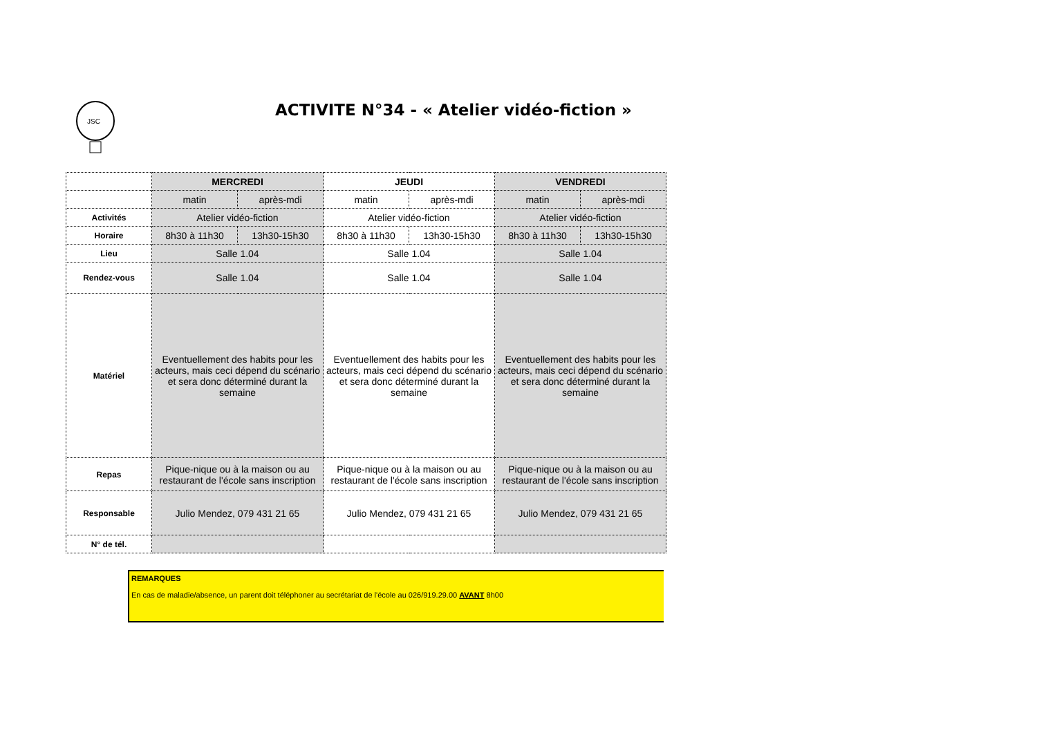JSC
ACTIVITE N°34 - « Atelier vidéo-fiction »
| | MERCREDI | | JEUDI | | VENDREDI | |
| | matin | après-mdi | matin | après-mdi | matin | après-mdi |
| Activités | Atelier vidéo-fiction | | Atelier vidéo-fiction | | Atelier vidéo-fiction | |
| Horaire | 8h30 à 11h30 | 13h30-15h30 | 8h30 à 11h30 | 13h30-15h30 | 8h30 à 11h30 | 13h30-15h30 |
| Lieu | Salle 1.04 | | Salle 1.04 | | Salle 1.04 | |
| Rendez-vous | Salle 1.04 | | Salle 1.04 | | Salle 1.04 | |
| Matériel | Eventuellement des habits pour les acteurs, mais ceci dépend du scénario et sera donc déterminé durant la semaine | | Eventuellement des habits pour les acteurs, mais ceci dépend du scénario et sera donc déterminé durant la semaine | | Eventuellement des habits pour les acteurs, mais ceci dépend du scénario et sera donc déterminé durant la semaine | |
| Repas | Pique-nique ou à la maison ou au restaurant de l'école sans inscription | | Pique-nique ou à la maison ou au restaurant de l'école sans inscription | | Pique-nique ou à la maison ou au restaurant de l'école sans inscription | |
| Responsable | Julio Mendez, 079 431 21 65 | | Julio Mendez, 079 431 21 65 | | Julio Mendez, 079 431 21 65 | |
| N° de tél. | | | | | | |
REMARQUES
En cas de maladie/absence, un parent doit téléphoner au secrétariat de l'école au 026/919.29.00 AVANT 8h00